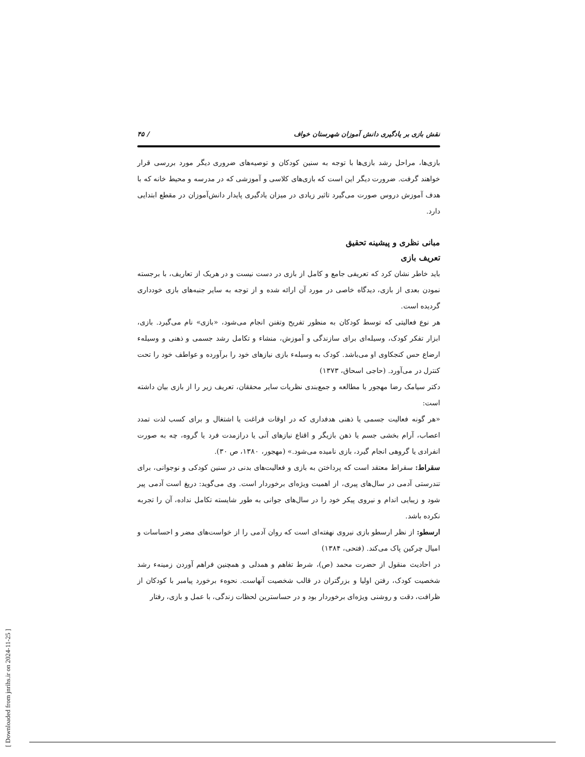نقش بازی بر یادگیری دانش آموزان شهرستان خواف / ۴۵
بازی‌ها، مراحل رشد بازی‌ها با توجه به سنین کودکان و توصیه‌های ضروری دیگر مورد بررسی قرار خواهند گرفت. ضرورت دیگر این است که بازی‌های کلاسی و آموزشی که در مدرسه و محیط خانه که با هدف آموزش دروس صورت می‌گیرد تاثیر زیادی در میزان یادگیری پایدار دانش‌آموزان در مقطع ابتدایی دارد.
مبانی نظری و پیشینه تحقیق
تعریف بازی
باید خاطر نشان کرد که تعریفی جامع و کامل از بازی در دست نیست و در هریک از تعاریف، با برجسته نمودن بعدی از بازی، دیدگاه خاصی در مورد آن ارائه شده و از توجه به سایر جنبه‌های بازی خودداری گردیده است.
هر نوع فعالیتی که توسط کودکان به منظور تفریح وتفنن انجام می‌شود، «بازی» نام می‌گیرد. بازی، ابزار تفکر کودک، وسیله‌ای برای سازندگی و آموزش، منشاء و تکامل رشد جسمی و ذهنی و وسیلهء ارضاع حس کنجکاوی او می‌باشد. کودک به وسیلهء بازی نیازهای خود را برآورده و عواطف خود را تحت کنترل در می‌آورد. (حاجی اسحاق، ۱۳۷۳)
دکتر سیامک رضا مهجور با مطالعه و جمع‌بندی نظریات سایر محققان، تعریف زیر را از بازی بیان داشته است:
«هر گونه فعالیت جسمی یا ذهنی هدفداری که در اوقات فراغت یا اشتغال و برای کسب لذت تمدد اعصاب، آرام بخشی جسم یا ذهن بازیگر و اقناع نیازهای آنی یا درازمدت فرد یا گروه، چه به صورت انفرادی یا گروهی انجام گیرد، بازی نامیده می‌شود.» (مهجور، ۱۳۸۰، ص ۳۰).
سقراط: سقراط معتقد است که پرداختن به بازی و فعالیت‌های بدنی در سنین کودکی و نوجوانی، برای تندرستی آدمی در سال‌های پیری، از اهمیت ویژه‌ای برخوردار است. وی می‌گوید: دریغ است آدمی پیر شود و زیبایی اندام و نیروی پیکر خود را در سال‌های جوانی به طور شایسته تکامل نداده، آن را تجربه نکرده باشد.
ارسطو: از نظر ارسطو بازی نیروی نهفته‌ای است که روان آدمی را از خواست‌های مضر و احساسات و امیال چرکین پاک می‌کند. (فتحی، ۱۳۸۴)
در احادیث منقول از حضرت محمد (ص)، شرط تفاهم و همدلی و همچنین فراهم آوردن زمینهء رشد شخصیت کودک، رفتن اولیا و بزرگتران در قالب شخصیت آنهاست. نحوهء برخورد پیامبر با کودکان از ظرافت، دقت و روشنی ویژه‌ای برخوردار بود و در حساسترین لحظات زندگی، با عمل و بازی، رفتار
[ Downloaded from jnrihs.ir on 2024-11-25 ]